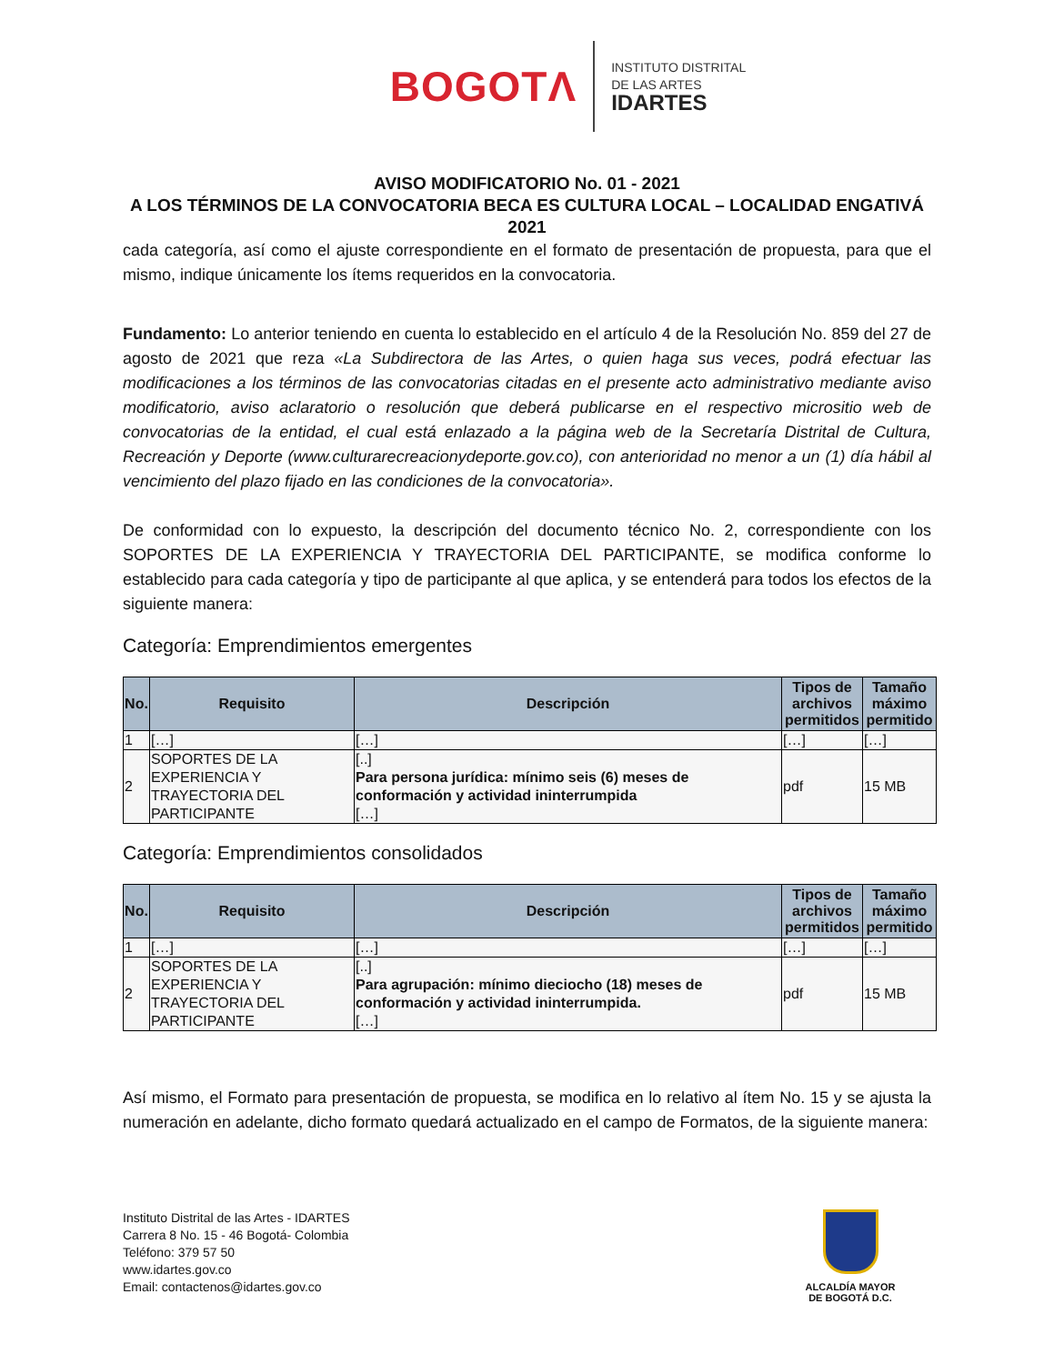BOGOTΛ
INSTITUTO DISTRITAL
DE LAS ARTES
IDARTES
AVISO MODIFICATORIO No. 01 - 2021
A LOS TÉRMINOS DE LA CONVOCATORIA BECA ES CULTURA LOCAL – LOCALIDAD ENGATIVÁ 2021
cada categoría, así como el ajuste correspondiente en el formato de presentación de propuesta, para que el mismo, indique únicamente los ítems requeridos en la convocatoria.
Fundamento: Lo anterior teniendo en cuenta lo establecido en el artículo 4 de la Resolución No. 859 del 27 de agosto de 2021 que reza «La Subdirectora de las Artes, o quien haga sus veces, podrá efectuar las modificaciones a los términos de las convocatorias citadas en el presente acto administrativo mediante aviso modificatorio, aviso aclaratorio o resolución que deberá publicarse en el respectivo micrositio web de convocatorias de la entidad, el cual está enlazado a la página web de la Secretaría Distrital de Cultura, Recreación y Deporte (www.culturarecreacionydeporte.gov.co), con anterioridad no menor a un (1) día hábil al vencimiento del plazo fijado en las condiciones de la convocatoria».
De conformidad con lo expuesto, la descripción del documento técnico No. 2, correspondiente con los SOPORTES DE LA EXPERIENCIA Y TRAYECTORIA DEL PARTICIPANTE, se modifica conforme lo establecido para cada categoría y tipo de participante al que aplica, y se entenderá para todos los efectos de la siguiente manera:
Categoría: Emprendimientos emergentes
| No. | Requisito | Descripción | Tipos de archivos permitidos | Tamaño máximo permitido |
| --- | --- | --- | --- | --- |
| 1 | […] | […] | […] | […] |
| 2 | SOPORTES DE LA EXPERIENCIA Y TRAYECTORIA DEL PARTICIPANTE | [..] Para persona jurídica: mínimo seis (6) meses de conformación y actividad ininterrumpida […] | pdf | 15 MB |
Categoría: Emprendimientos consolidados
| No. | Requisito | Descripción | Tipos de archivos permitidos | Tamaño máximo permitido |
| --- | --- | --- | --- | --- |
| 1 | […] | […] | […] | […] |
| 2 | SOPORTES DE LA EXPERIENCIA Y TRAYECTORIA DEL PARTICIPANTE | [..] Para agrupación: mínimo dieciocho (18) meses de conformación y actividad ininterrumpida. […] | pdf | 15 MB |
Así mismo, el Formato para presentación de propuesta, se modifica en lo relativo al ítem No. 15 y se ajusta la numeración en adelante, dicho formato quedará actualizado en el campo de Formatos, de la siguiente manera:
Instituto Distrital de las Artes - IDARTES
Carrera 8 No. 15 - 46 Bogotá- Colombia
Teléfono: 379 57 50
www.idartes.gov.co
Email: contactenos@idartes.gov.co
ALCALDÍA MAYOR
DE BOGOTÁ D.C.